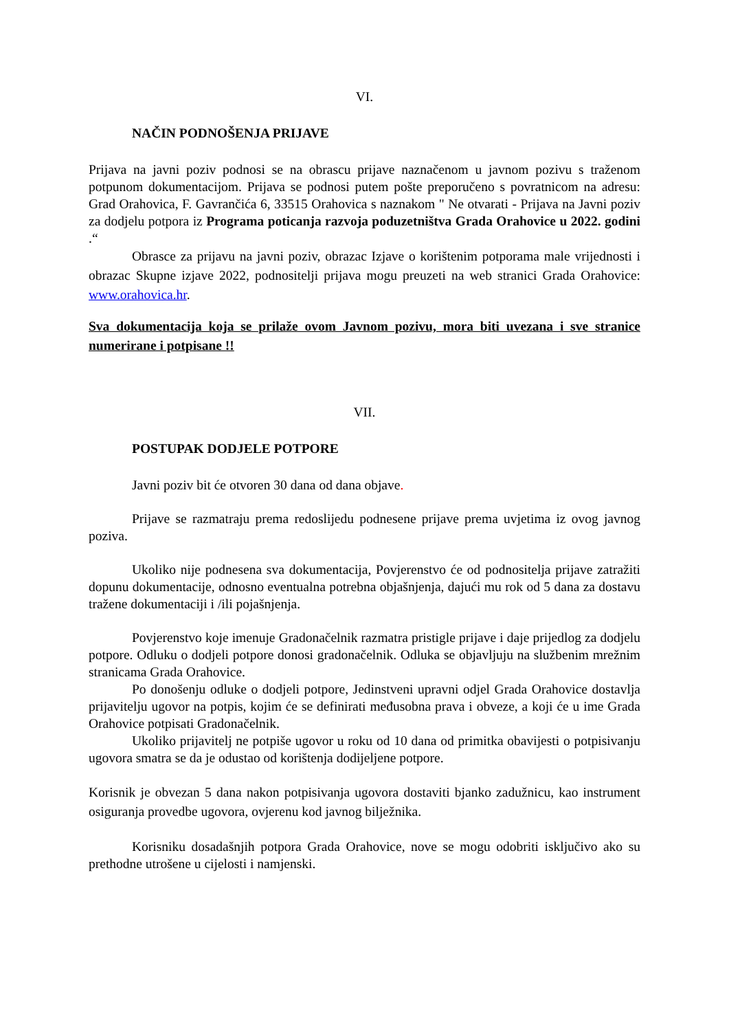VI.
NAČIN PODNOŠENJA PRIJAVE
Prijava na javni poziv podnosi se na obrascu prijave naznačenom u javnom pozivu s traženom potpunom dokumentacijom. Prijava se podnosi putem pošte preporučeno s povratnicom na adresu: Grad Orahovica, F. Gavrančića 6, 33515 Orahovica s naznakom " Ne otvarati - Prijava na Javni poziv za dodjelu potpora iz Programa poticanja razvoja poduzetništva Grada Orahovice u 2022. godini .“
Obrasce za prijavu na javni poziv, obrazac Izjave o korištenim potporama male vrijednosti i obrazac Skupne izjave 2022, podnositelji prijava mogu preuzeti na web stranici Grada Orahovice: www.orahovica.hr.
Sva dokumentacija koja se prilaže ovom Javnom pozivu, mora biti uvezana i sve stranice numerirane i potpisane !!
VII.
POSTUPAK DODJELE POTPORE
Javni poziv bit će otvoren 30 dana od dana objave.
Prijave se razmatraju prema redoslijedu podnesene prijave prema uvjetima iz ovog javnog poziva.
Ukoliko nije podnesena sva dokumentacija, Povjerenstvo će od podnositelja prijave zatražiti dopunu dokumentacije, odnosno eventualna potrebna objašnjenja, dajući mu rok od 5 dana za dostavu tražene dokumentaciji i /ili pojašnjenja.
Povjerenstvo koje imenuje Gradonačelnik razmatra pristigle prijave i daje prijedlog za dodjelu potpore. Odluku o dodjeli potpore donosi gradonačelnik. Odluka se objavljuju na službenim mrežnim stranicama Grada Orahovice.
Po donošenju odluke o dodjeli potpore, Jedinstveni upravni odjel Grada Orahovice dostavlja prijavitelju ugovor na potpis, kojim će se definirati međusobna prava i obveze, a koji će u ime Grada Orahovice potpisati Gradonačelnik.
Ukoliko prijavitelj ne potpiše ugovor u roku od 10 dana od primitka obavijesti o potpisivanju ugovora smatra se da je odustao od korištenja dodijeljene potpore.
Korisnik je obvezan 5 dana nakon potpisivanja ugovora dostaviti bjanko zadužnicu, kao instrument osiguranja provedbe ugovora, ovjerenu kod javnog bilježnika.
Korisniku dosadašnjih potpora Grada Orahovice, nove se mogu odobriti isključivo ako su prethodne utrošene u cijelosti i namjenski.